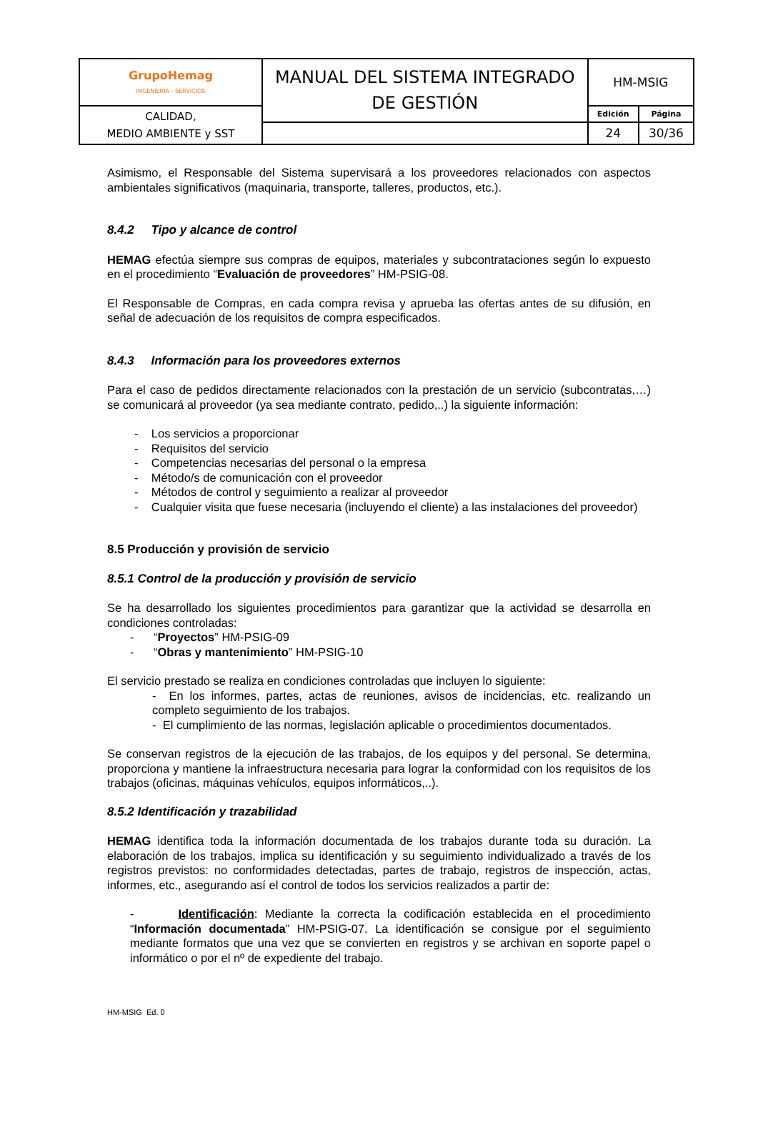| GrupoHemag INGENIERÍA - SERVICIOS | MANUAL DEL SISTEMA INTEGRADO DE GESTIÓN | HM-MSIG | |
| CALIDAD, MEDIO AMBIENTE y SST | | Edición | Página |
| | | 24 | 30/36 |
Asimismo, el Responsable del Sistema supervisará a los proveedores relacionados con aspectos ambientales significativos (maquinaria, transporte, talleres, productos, etc.).
8.4.2 Tipo y alcance de control
HEMAG efectúa siempre sus compras de equipos, materiales y subcontrataciones según lo expuesto en el procedimiento “Evaluación de proveedores” HM-PSIG-08.
El Responsable de Compras, en cada compra revisa y aprueba las ofertas antes de su difusión, en señal de adecuación de los requisitos de compra especificados.
8.4.3 Información para los proveedores externos
Para el caso de pedidos directamente relacionados con la prestación de un servicio (subcontratas,…) se comunicará al proveedor (ya sea mediante contrato, pedido,..) la siguiente información:
- Los servicios a proporcionar
- Requisitos del servicio
- Competencias necesarias del personal o la empresa
- Método/s de comunicación con el proveedor
- Métodos de control y seguimiento a realizar al proveedor
- Cualquier visita que fuese necesaria (incluyendo el cliente) a las instalaciones del proveedor)
8.5 Producción y provisión de servicio
8.5.1 Control de la producción y provisión de servicio
Se ha desarrollado los siguientes procedimientos para garantizar que la actividad se desarrolla en condiciones controladas:
- “Proyectos” HM-PSIG-09
- “Obras y mantenimiento” HM-PSIG-10
El servicio prestado se realiza en condiciones controladas que incluyen lo siguiente:
- En los informes, partes, actas de reuniones, avisos de incidencias, etc. realizando un completo seguimiento de los trabajos.
- El cumplimiento de las normas, legislación aplicable o procedimientos documentados.
Se conservan registros de la ejecución de las trabajos, de los equipos y del personal. Se determina, proporciona y mantiene la infraestructura necesaria para lograr la conformidad con los requisitos de los trabajos (oficinas, máquinas vehículos, equipos informáticos,..).
8.5.2 Identificación y trazabilidad
HEMAG identifica toda la información documentada de los trabajos durante toda su duración. La elaboración de los trabajos, implica su identificación y su seguimiento individualizado a través de los registros previstos: no conformidades detectadas, partes de trabajo, registros de inspección, actas, informes, etc., asegurando así el control de todos los servicios realizados a partir de:
- Identificación: Mediante la correcta la codificación establecida en el procedimiento “Información documentada” HM-PSIG-07. La identificación se consigue por el seguimiento mediante formatos que una vez que se convierten en registros y se archivan en soporte papel o informático o por el nº de expediente del trabajo.
HM-MSIG Ed. 0